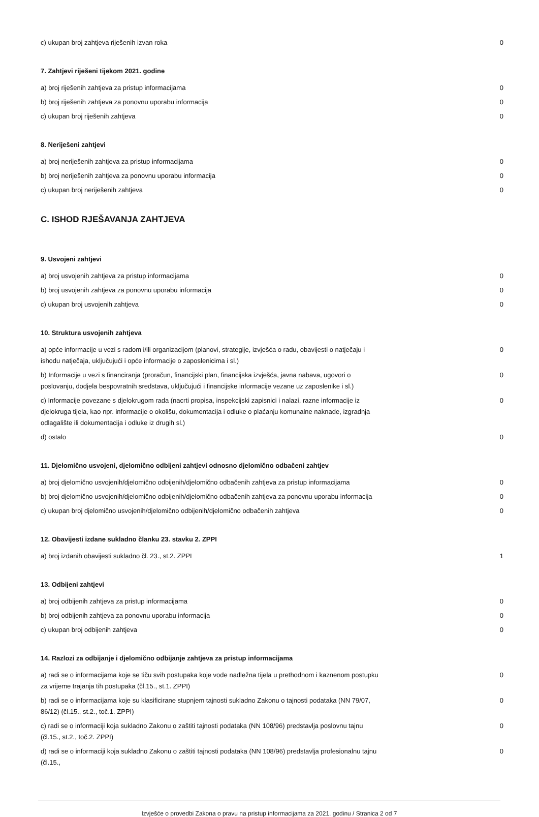| c) ukupan broj zahtjeva riješenih izvan roka | 0 |
7. Zahtjevi riješeni tijekom 2021. godine
| a) broj riješenih zahtjeva za pristup informacijama | 0 |
| b) broj riješenih zahtjeva za ponovnu uporabu informacija | 0 |
| c) ukupan broj riješenih zahtjeva | 0 |
8. Neriješeni zahtjevi
| a) broj neriješenih zahtjeva za pristup informacijama | 0 |
| b) broj neriješenih zahtjeva za ponovnu uporabu informacija | 0 |
| c) ukupan broj neriješenih zahtjeva | 0 |
C. ISHOD RJEŠAVANJA ZAHTJEVA
9. Usvojeni zahtjevi
| a) broj usvojenih zahtjeva za pristup informacijama | 0 |
| b) broj usvojenih zahtjeva za ponovnu uporabu informacija | 0 |
| c) ukupan broj usvojenih zahtjeva | 0 |
10. Struktura usvojenih zahtjeva
| a) opće informacije u vezi s radom i/ili organizacijom (planovi, strategije, izvješća o radu, obavijesti o natječaju i ishodu natječaja, uključujući i opće informacije o zaposlenicima i sl.) | 0 |
| b) Informacije u vezi s financiranja (proračun, financijski plan, financijska izvješća, javna nabava, ugovori o poslovanju, dodjela bespovratnih sredstava, uključujući i financijske informacije vezane uz zaposlenike i sl.) | 0 |
| c) Informacije povezane s djelokrugom rada (nacrti propisa, inspekcijski zapisnici i nalazi, razne informacije iz djelokruga tijela, kao npr. informacije o okolišu, dokumentacija i odluke o plaćanju komunalne naknade, izgradnja odlagalište ili dokumentacija i odluke iz drugih sl.) | 0 |
| d) ostalo | 0 |
11. Djelomično usvojeni, djelomično odbijeni zahtjevi odnosno djelomično odbačeni zahtjev
| a) broj djelomično usvojenih/djelomično odbijenih/djelomično odbačenih zahtjeva za pristup informacijama | 0 |
| b) broj djelomično usvojenih/djelomično odbijenih/djelomično odbačenih zahtjeva za ponovnu uporabu informacija | 0 |
| c) ukupan broj djelomično usvojenih/djelomično odbijenih/djelomično odbačenih zahtjeva | 0 |
12. Obavijesti izdane sukladno članku 23. stavku 2. ZPPI
| a) broj izdanih obavijesti sukladno čl. 23., st.2. ZPPI | 1 |
13. Odbijeni zahtjevi
| a) broj odbijenih zahtjeva za pristup informacijama | 0 |
| b) broj odbijenih zahtjeva za ponovnu uporabu informacija | 0 |
| c) ukupan broj odbijenih zahtjeva | 0 |
14. Razlozi za odbijanje i djelomično odbijanje zahtjeva za pristup informacijama
| a) radi se o informacijama koje se tiču svih postupaka koje vode nadležna tijela u prethodnom i kaznenom postupku za vrijeme trajanja tih postupaka (čl.15., st.1. ZPPI) | 0 |
| b) radi se o informacijama koje su klasificirane stupnjem tajnosti sukladno Zakonu o tajnosti podataka (NN 79/07, 86/12) (čl.15., st.2., toč.1. ZPPI) | 0 |
| c) radi se o informaciji koja sukladno Zakonu o zaštiti tajnosti podataka (NN 108/96) predstavlja poslovnu tajnu (čl.15., st.2., toč.2. ZPPI) | 0 |
| d) radi se o informaciji koja sukladno Zakonu o zaštiti tajnosti podataka (NN 108/96) predstavlja profesionalnu tajnu (čl.15., | 0 |
Izvješće o provedbi Zakona o pravu na pristup informacijama za 2021. godinu / Stranica 2 od 7